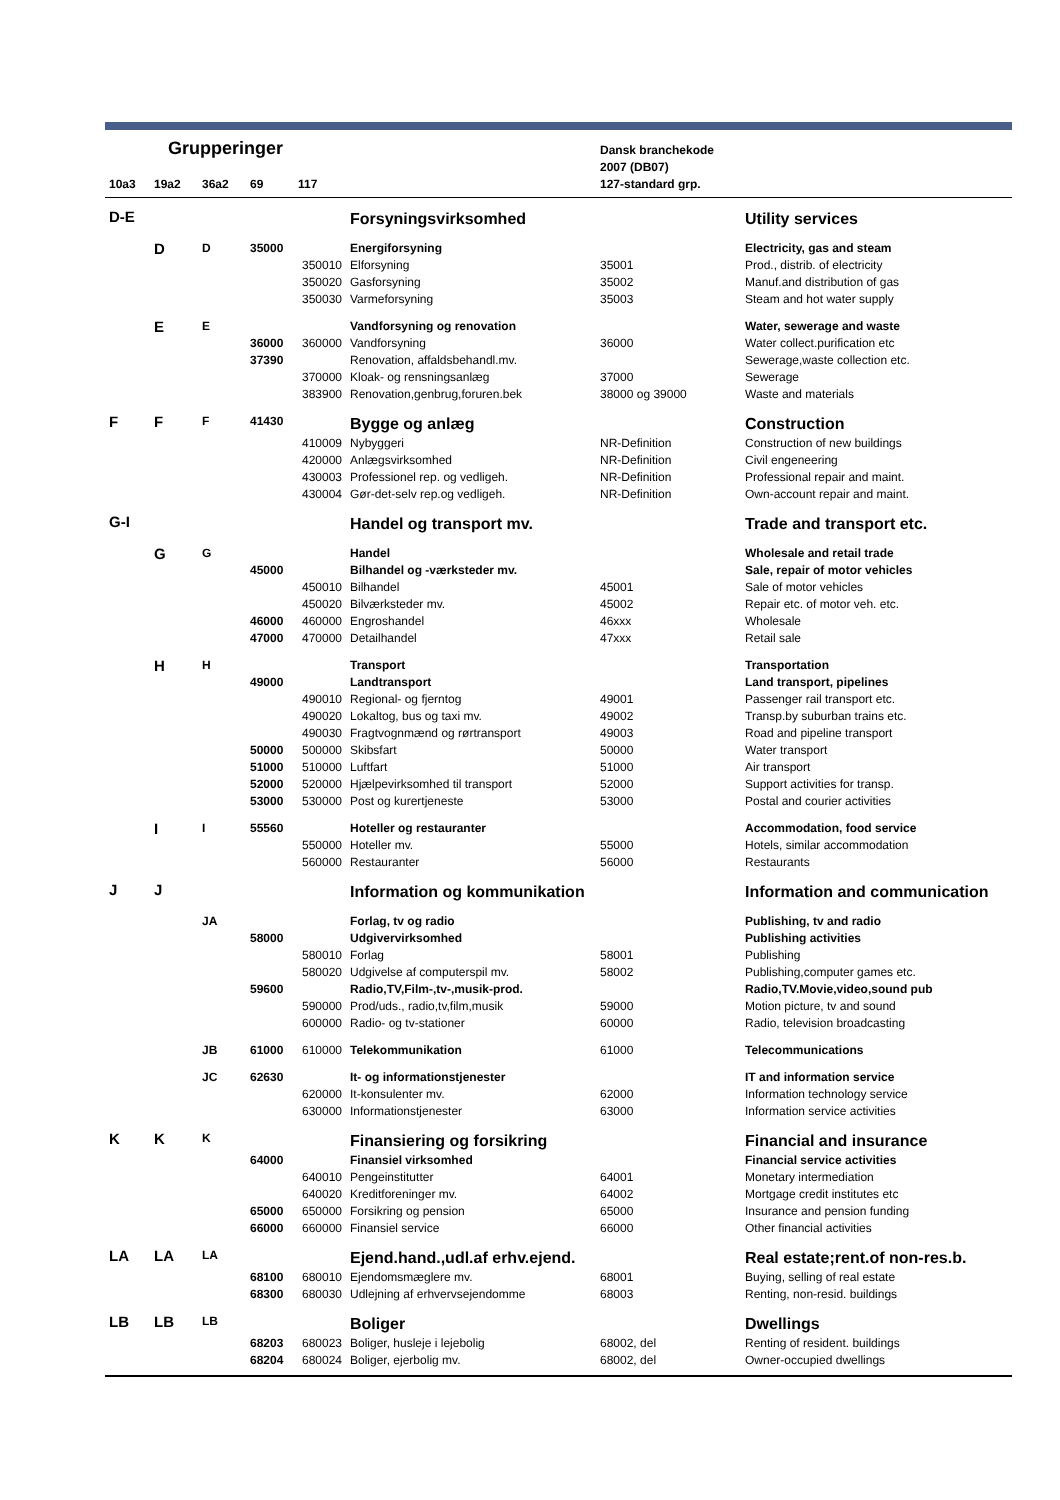| Grupperinger | | | | | | Dansk branchekode 2007 (DB07) | |
| --- | --- | --- | --- | --- | --- | --- | --- |
| 10a3 | 19a2 | 36a2 | 69 | 117 | | 127-standard grp. | |
| D-E | | | | | Forsyningsvirksomhed | | Utility services |
| | D | D | 35000 | | Energiforsyning | | Electricity, gas and steam |
| | | | | 350010 | Elforsyning | 35001 | Prod., distrib. of electricity |
| | | | | 350020 | Gasforsyning | 35002 | Manuf.and distribution of gas |
| | | | | 350030 | Varmeforsyning | 35003 | Steam and hot water supply |
| | E | E | | | Vandforsyning og renovation | | Water, sewerage and waste |
| | | | 36000 | 360000 | Vandforsyning | 36000 | Water collect.purification etc |
| | | | 37390 | | Renovation, affaldsbehandl.mv. | | Sewerage,waste collection etc. |
| | | | | 370000 | Kloak- og rensningsanlæg | 37000 | Sewerage |
| | | | | 383900 | Renovation,genbrug,foruren.bek | 38000 og 39000 | Waste and materials |
| F | F | F | 41430 | | Bygge og anlæg | | Construction |
| | | | | 410009 | Nybyggeri | NR-Definition | Construction of new buildings |
| | | | | 420000 | Anlægsvirksomhed | NR-Definition | Civil engeneering |
| | | | | 430003 | Professionel rep. og vedligeh. | NR-Definition | Professional repair and maint. |
| | | | | 430004 | Gør-det-selv rep.og vedligeh. | NR-Definition | Own-account repair and maint. |
| G-I | | | | | Handel og transport mv. | | Trade and transport etc. |
| | G | G | | | Handel | | Wholesale and retail trade |
| | | | 45000 | | Bilhandel og -værksteder mv. | | Sale, repair of motor vehicles |
| | | | | 450010 | Bilhandel | 45001 | Sale of motor vehicles |
| | | | | 450020 | Bilværksteder mv. | 45002 | Repair etc. of motor veh. etc. |
| | | | 46000 | 460000 | Engroshandel | 46xxx | Wholesale |
| | | | 47000 | 470000 | Detailhandel | 47xxx | Retail sale |
| | H | H | | | Transport | | Transportation |
| | | | 49000 | | Landtransport | | Land transport, pipelines |
| | | | | 490010 | Regional- og fjerntog | 49001 | Passenger rail transport etc. |
| | | | | 490020 | Lokaltog, bus og taxi mv. | 49002 | Transp.by suburban trains etc. |
| | | | | 490030 | Fragtvognmænd og rørtransport | 49003 | Road and pipeline transport |
| | | | 50000 | 500000 | Skibsfart | 50000 | Water transport |
| | | | 51000 | 510000 | Luftfart | 51000 | Air transport |
| | | | 52000 | 520000 | Hjælpevirksomhed til transport | 52000 | Support activities for transp. |
| | | | 53000 | 530000 | Post og kurertjeneste | 53000 | Postal and courier activities |
| | I | I | 55560 | | Hoteller og restauranter | | Accommodation, food service |
| | | | | 550000 | Hoteller mv. | 55000 | Hotels, similar accommodation |
| | | | | 560000 | Restauranter | 56000 | Restaurants |
| J | J | | | | Information og kommunikation | | Information and communication |
| | | JA | | | Forlag, tv og radio | | Publishing, tv and radio |
| | | | 58000 | | Udgivervirksomhed | | Publishing activities |
| | | | | 580010 | Forlag | 58001 | Publishing |
| | | | | 580020 | Udgivelse af computerspil mv. | 58002 | Publishing,computer games etc. |
| | | | 59600 | | Radio,TV,Film-,tv-,musik-prod. | | Radio,TV.Movie,video,sound pub |
| | | | | 590000 | Prod/uds., radio,tv,film,musik | 59000 | Motion picture, tv and sound |
| | | | | 600000 | Radio- og tv-stationer | 60000 | Radio, television broadcasting |
| | | JB | 61000 | 610000 | Telekommunikation | 61000 | Telecommunications |
| | | JC | 62630 | | It- og informationstjenester | | IT and information service |
| | | | | 620000 | It-konsulenter mv. | 62000 | Information technology service |
| | | | | 630000 | Informationstjenester | 63000 | Information service activities |
| K | K | K | | | Finansiering og forsikring | | Financial and insurance |
| | | | 64000 | | Finansiel virksomhed | | Financial service activities |
| | | | | 640010 | Pengeinstitutter | 64001 | Monetary intermediation |
| | | | | 640020 | Kreditforeninger mv. | 64002 | Mortgage credit institutes etc |
| | | | 65000 | 650000 | Forsikring og pension | 65000 | Insurance and pension funding |
| | | | 66000 | 660000 | Finansiel service | 66000 | Other financial activities |
| LA | LA | LA | | | Ejend.hand.,udl.af erhv.ejend. | | Real estate;rent.of non-res.b. |
| | | | 68100 | 680010 | Ejendomsmæglere mv. | 68001 | Buying, selling of real estate |
| | | | 68300 | 680030 | Udlejning af erhvervsejendomme | 68003 | Renting, non-resid. buildings |
| LB | LB | LB | | | Boliger | | Dwellings |
| | | | 68203 | 680023 | Boliger, husleje i lejebolig | 68002, del | Renting of resident. buildings |
| | | | 68204 | 680024 | Boliger, ejerbolig mv. | 68002, del | Owner-occupied dwellings |